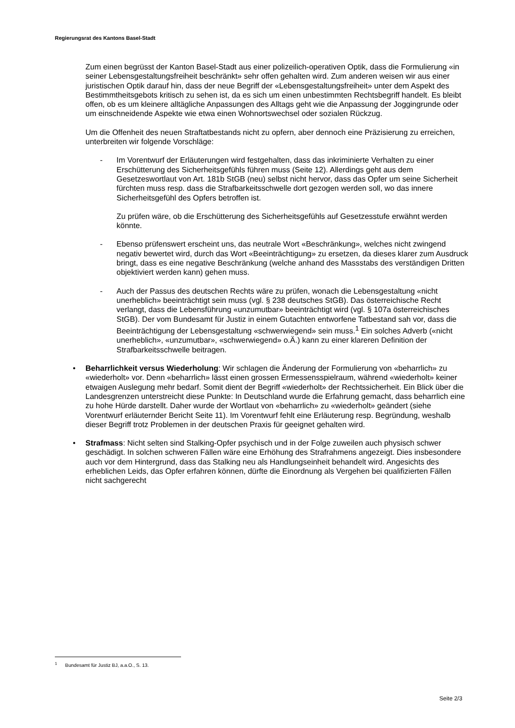Regierungsrat des Kantons Basel-Stadt
Zum einen begrüsst der Kanton Basel-Stadt aus einer polizeilich-operativen Optik, dass die Formulierung «in seiner Lebensgestaltungsfreiheit beschränkt» sehr offen gehalten wird. Zum anderen weisen wir aus einer juristischen Optik darauf hin, dass der neue Begriff der «Lebensgestaltungsfreiheit» unter dem Aspekt des Bestimmtheitsgebots kritisch zu sehen ist, da es sich um einen unbestimmten Rechtsbegriff handelt. Es bleibt offen, ob es um kleinere alltägliche Anpassungen des Alltags geht wie die Anpassung der Joggingrunde oder um einschneidende Aspekte wie etwa einen Wohnortswechsel oder sozialen Rückzug.
Um die Offenheit des neuen Straftatbestands nicht zu opfern, aber dennoch eine Präzisierung zu erreichen, unterbreiten wir folgende Vorschläge:
- Im Vorentwurf der Erläuterungen wird festgehalten, dass das inkriminierte Verhalten zu einer Erschütterung des Sicherheitsgefühls führen muss (Seite 12). Allerdings geht aus dem Gesetzeswortlaut von Art. 181b StGB (neu) selbst nicht hervor, dass das Opfer um seine Sicherheit fürchten muss resp. dass die Strafbarkeitsschwelle dort gezogen werden soll, wo das innere Sicherheitsgefühl des Opfers betroffen ist.
Zu prüfen wäre, ob die Erschütterung des Sicherheitsgefühls auf Gesetzesstufe erwähnt werden könnte.
- Ebenso prüfenswert erscheint uns, das neutrale Wort «Beschränkung», welches nicht zwingend negativ bewertet wird, durch das Wort «Beeinträchtigung» zu ersetzen, da dieses klarer zum Ausdruck bringt, dass es eine negative Beschränkung (welche anhand des Massstabs des verständigen Dritten objektiviert werden kann) gehen muss.
- Auch der Passus des deutschen Rechts wäre zu prüfen, wonach die Lebensgestaltung «nicht unerheblich» beeinträchtigt sein muss (vgl. § 238 deutsches StGB). Das österreichische Recht verlangt, dass die Lebensführung «unzumutbar» beeinträchtigt wird (vgl. § 107a österreichisches StGB). Der vom Bundesamt für Justiz in einem Gutachten entworfene Tatbestand sah vor, dass die Beeinträchtigung der Lebensgestaltung «schwerwiegend» sein muss.<sup>1</sup> Ein solches Adverb («nicht unerheblich», «unzumutbar», «schwerwiegend» o.Ä.) kann zu einer klareren Definition der Strafbarkeitsschwelle beitragen.
• Beharrlichkeit versus Wiederholung: Wir schlagen die Änderung der Formulierung von «beharrlich» zu «wiederholt» vor. Denn «beharrlich» lässt einen grossen Ermessensspielraum, während «wiederholt» keiner etwaigen Auslegung mehr bedarf. Somit dient der Begriff «wiederholt» der Rechtssicherheit. Ein Blick über die Landesgrenzen unterstreicht diese Punkte: In Deutschland wurde die Erfahrung gemacht, dass beharrlich eine zu hohe Hürde darstellt. Daher wurde der Wortlaut von «beharrlich» zu «wiederholt» geändert (siehe Vorentwurf erläuternder Bericht Seite 11). Im Vorentwurf fehlt eine Erläuterung resp. Begründung, weshalb dieser Begriff trotz Problemen in der deutschen Praxis für geeignet gehalten wird.
• Strafmass: Nicht selten sind Stalking-Opfer psychisch und in der Folge zuweilen auch physisch schwer geschädigt. In solchen schweren Fällen wäre eine Erhöhung des Strafrahmens angezeigt. Dies insbesondere auch vor dem Hintergrund, dass das Stalking neu als Handlungseinheit behandelt wird. Angesichts des erheblichen Leids, das Opfer erfahren können, dürfte die Einordnung als Vergehen bei qualifizierten Fällen nicht sachgerecht
<sup>1</sup> Bundesamt für Justiz BJ, a.a.O., S. 13.
Seite 2/3